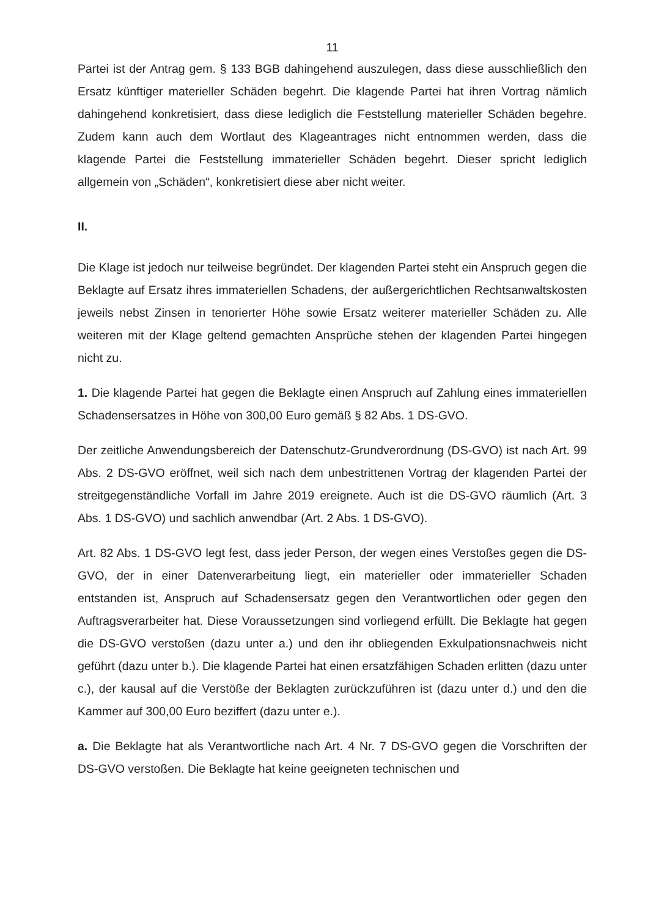11
Partei ist der Antrag gem. § 133 BGB dahingehend auszulegen, dass diese ausschließlich den Ersatz künftiger materieller Schäden begehrt. Die klagende Partei hat ihren Vortrag nämlich dahingehend konkretisiert, dass diese lediglich die Feststellung materieller Schäden begehre. Zudem kann auch dem Wortlaut des Klageantrages nicht entnommen werden, dass die klagende Partei die Feststellung immaterieller Schäden begehrt. Dieser spricht lediglich allgemein von „Schäden“, konkretisiert diese aber nicht weiter.
II.
Die Klage ist jedoch nur teilweise begründet. Der klagenden Partei steht ein Anspruch gegen die Beklagte auf Ersatz ihres immateriellen Schadens, der außergerichtlichen Rechtsanwaltskosten jeweils nebst Zinsen in tenorierter Höhe sowie Ersatz weiterer materieller Schäden zu. Alle weiteren mit der Klage geltend gemachten Ansprüche stehen der klagenden Partei hingegen nicht zu.
1. Die klagende Partei hat gegen die Beklagte einen Anspruch auf Zahlung eines immateriellen Schadensersatzes in Höhe von 300,00 Euro gemäß § 82 Abs. 1 DS-GVO.
Der zeitliche Anwendungsbereich der Datenschutz-Grundverordnung (DS-GVO) ist nach Art. 99 Abs. 2 DS-GVO eröffnet, weil sich nach dem unbestrittenen Vortrag der klagenden Partei der streitgegenständliche Vorfall im Jahre 2019 ereignete. Auch ist die DS-GVO räumlich (Art. 3 Abs. 1 DS-GVO) und sachlich anwendbar (Art. 2 Abs. 1 DS-GVO).
Art. 82 Abs. 1 DS-GVO legt fest, dass jeder Person, der wegen eines Verstoßes gegen die DS-GVO, der in einer Datenverarbeitung liegt, ein materieller oder immaterieller Schaden entstanden ist, Anspruch auf Schadensersatz gegen den Verantwortlichen oder gegen den Auftragsverarbeiter hat. Diese Voraussetzungen sind vorliegend erfüllt. Die Beklagte hat gegen die DS-GVO verstoßen (dazu unter a.) und den ihr obliegenden Exkulpationsnachweis nicht geführt (dazu unter b.). Die klagende Partei hat einen ersatzfähigen Schaden erlitten (dazu unter c.), der kausal auf die Verstöße der Beklagten zurückzuführen ist (dazu unter d.) und den die Kammer auf 300,00 Euro beziffert (dazu unter e.).
a. Die Beklagte hat als Verantwortliche nach Art. 4 Nr. 7 DS-GVO gegen die Vorschriften der DS-GVO verstoßen. Die Beklagte hat keine geeigneten technischen und